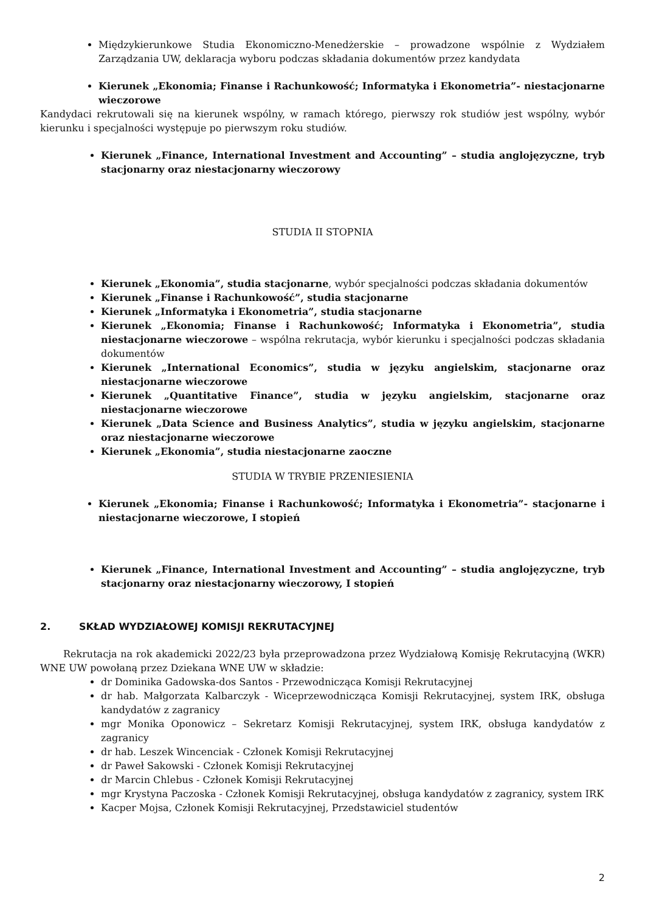Międzykierunkowe Studia Ekonomiczno-Menedżerskie – prowadzone wspólnie z Wydziałem Zarządzania UW, deklaracja wyboru podczas składania dokumentów przez kandydata
Kierunek „Ekonomia; Finanse i Rachunkowość; Informatyka i Ekonometria”- niestacjonarne wieczorowe
Kandydaci rekrutowali się na kierunek wspólny, w ramach którego, pierwszy rok studiów jest wspólny, wybór kierunku i specjalności występuje po pierwszym roku studiów.
Kierunek „Finance, International Investment and Accounting” – studia anglojęzyczne, tryb stacjonarny oraz niestacjonarny wieczorowy
STUDIA II STOPNIA
Kierunek „Ekonomia”, studia stacjonarne, wybór specjalności podczas składania dokumentów
Kierunek „Finanse i Rachunkowość”, studia stacjonarne
Kierunek „Informatyka i Ekonometria”, studia stacjonarne
Kierunek „Ekonomia; Finanse i Rachunkowość; Informatyka i Ekonometria”, studia niestacjonarne wieczorowe – wspólna rekrutacja, wybór kierunku i specjalności podczas składania dokumentów
Kierunek „International Economics”, studia w języku angielskim, stacjonarne oraz niestacjonarne wieczorowe
Kierunek „Quantitative Finance”, studia w języku angielskim, stacjonarne oraz niestacjonarne wieczorowe
Kierunek „Data Science and Business Analytics”, studia w języku angielskim, stacjonarne oraz niestacjonarne wieczorowe
Kierunek „Ekonomia”, studia niestacjonarne zaoczne
STUDIA W TRYBIE PRZENIESIENIA
Kierunek „Ekonomia; Finanse i Rachunkowość; Informatyka i Ekonometria”- stacjonarne i niestacjonarne wieczorowe, I stopień
Kierunek „Finance, International Investment and Accounting” – studia anglojęzyczne, tryb stacjonarny oraz niestacjonarny wieczorowy, I stopień
2. SKŁAD WYDZIAŁOWEJ KOMISJI REKRUTACYJNEJ
Rekrutacja na rok akademicki 2022/23 była przeprowadzona przez Wydziałową Komisję Rekrutacyjną (WKR) WNE UW powołaną przez Dziekana WNE UW w składzie:
dr Dominika Gadowska-dos Santos - Przewodnicząca Komisji Rekrutacyjnej
dr hab. Małgorzata Kalbarczyk - Wiceprzewodnicząca Komisji Rekrutacyjnej, system IRK, obsługa kandydatów z zagranicy
mgr Monika Oponowicz – Sekretarz Komisji Rekrutacyjnej, system IRK, obsługa kandydatów z zagranicy
dr hab. Leszek Wincenciak - Członek Komisji Rekrutacyjnej
dr Paweł Sakowski - Członek Komisji Rekrutacyjnej
dr Marcin Chlebus - Członek Komisji Rekrutacyjnej
mgr Krystyna Paczoska - Członek Komisji Rekrutacyjnej, obsługa kandydatów z zagranicy, system IRK
Kacper Mojsa, Członek Komisji Rekrutacyjnej, Przedstawiciel studentów
2